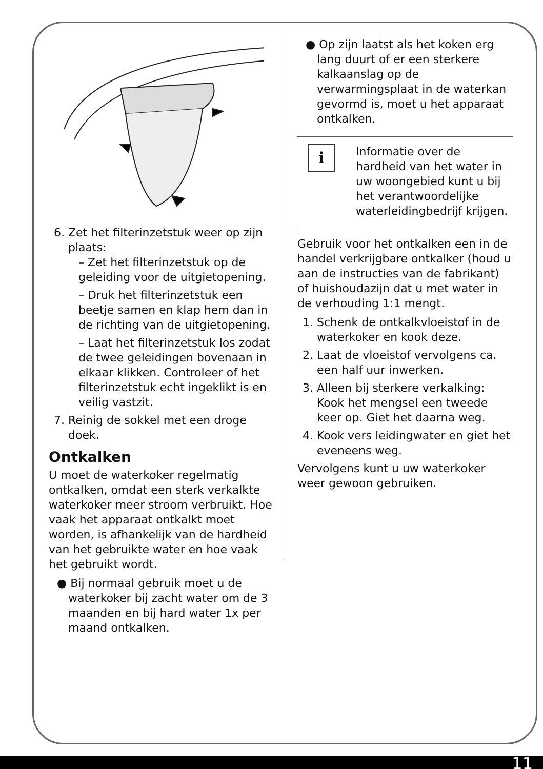6. Zet het filterinzetstuk weer op zijn plaats:
– Zet het filterinzetstuk op de geleiding voor de uitgietopening.
– Druk het filterinzetstuk een beetje samen en klap hem dan in de richting van de uitgietopening.
– Laat het filterinzetstuk los zodat de twee geleidingen bovenaan in elkaar klikken. Controleer of het filterinzetstuk echt ingeklikt is en veilig vastzit.
7. Reinig de sokkel met een droge doek.
Ontkalken
U moet de waterkoker regelmatig ontkalken, omdat een sterk verkalkte waterkoker meer stroom verbruikt. Hoe vaak het apparaat ontkalkt moet worden, is afhankelijk van de hardheid van het gebruikte water en hoe vaak het gebruikt wordt.
● Bij normaal gebruik moet u de waterkoker bij zacht water om de 3 maanden en bij hard water 1x per maand ontkalken.
● Op zijn laatst als het koken erg lang duurt of er een sterkere kalkaanslag op de verwarmingsplaat in de waterkan gevormd is, moet u het apparaat ontkalken.
i
Informatie over de hardheid van het water in uw woongebied kunt u bij het verantwoordelijke waterleidingbedrijf krijgen.
Gebruik voor het ontkalken een in de handel verkrijgbare ontkalker (houd u aan de instructies van de fabrikant) of huishoudazijn dat u met water in de verhouding 1:1 mengt.
1. Schenk de ontkalkvloeistof in de waterkoker en kook deze.
2. Laat de vloeistof vervolgens ca. een half uur inwerken.
3. Alleen bij sterkere verkalking: Kook het mengsel een tweede keer op. Giet het daarna weg.
4. Kook vers leidingwater en giet het eveneens weg.
Vervolgens kunt u uw waterkoker weer gewoon gebruiken.
11